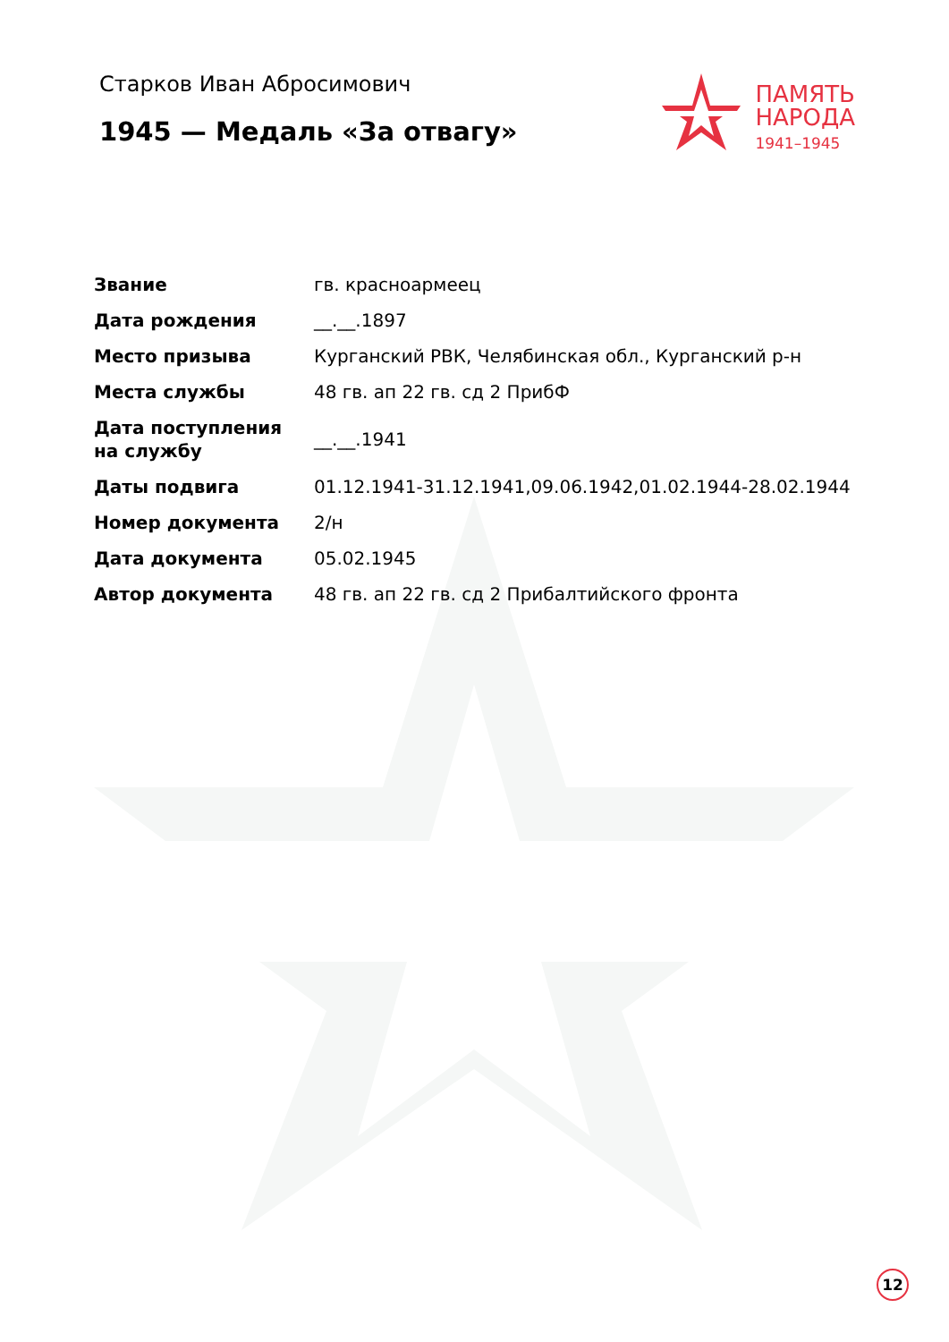Старков Иван Абросимович
1945 — Медаль «За отвагу»
ПАМЯТЬ
НАРОДА
1941–1945
| Звание | гв. красноармеец |
| Дата рождения | __.__.1897 |
| Место призыва | Курганский РВК, Челябинская обл., Курганский р-н |
| Места службы | 48 гв. ап 22 гв. сд 2 ПрибФ |
| Дата поступления на службу | __.__.1941 |
| Даты подвига | 01.12.1941-31.12.1941,09.06.1942,01.02.1944-28.02.1944 |
| Номер документа | 2/н |
| Дата документа | 05.02.1945 |
| Автор документа | 48 гв. ап 22 гв. сд 2 Прибалтийского фронта |
12